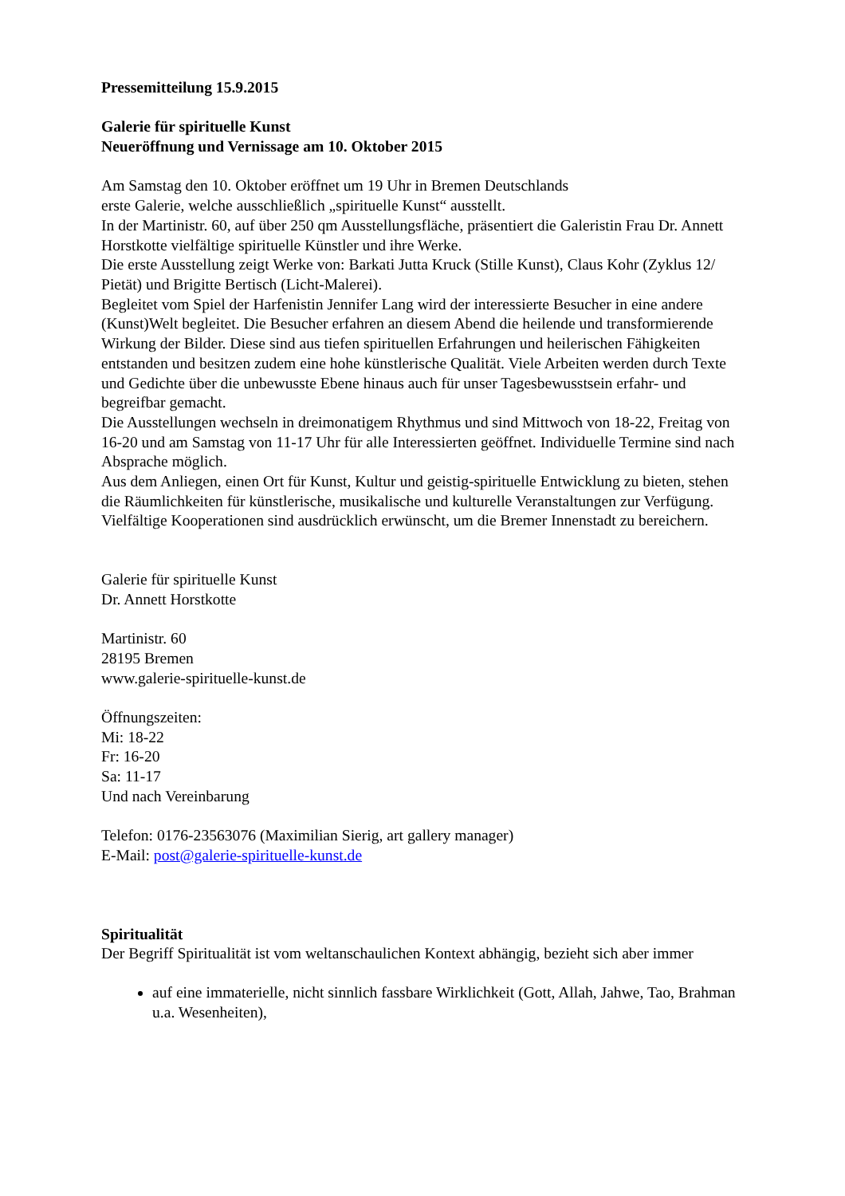Pressemitteilung 15.9.2015
Galerie für spirituelle Kunst
Neueröffnung und Vernissage am 10. Oktober 2015
Am Samstag den 10. Oktober eröffnet um 19 Uhr in Bremen Deutschlands
erste Galerie, welche ausschließlich „spirituelle Kunst“ ausstellt.
In der Martinistr. 60, auf über 250 qm Ausstellungsfläche, präsentiert die Galeristin Frau Dr. Annett Horstkotte vielfältige spirituelle Künstler und ihre Werke.
Die erste Ausstellung zeigt Werke von: Barkati Jutta Kruck (Stille Kunst), Claus Kohr (Zyklus 12/ Pietät) und Brigitte Bertisch (Licht-Malerei).
Begleitet vom Spiel der Harfenistin Jennifer Lang wird der interessierte Besucher in eine andere (Kunst)Welt begleitet. Die Besucher erfahren an diesem Abend die heilende und transformierende Wirkung der Bilder. Diese sind aus tiefen spirituellen Erfahrungen und heilerischen Fähigkeiten entstanden und besitzen zudem eine hohe künstlerische Qualität. Viele Arbeiten werden durch Texte und Gedichte über die unbewusste Ebene hinaus auch für unser Tagesbewusstsein erfahr- und begreifbar gemacht.
Die Ausstellungen wechseln in dreimonatigem Rhythmus und sind Mittwoch von 18-22, Freitag von 16-20 und am Samstag von 11-17 Uhr für alle Interessierten geöffnet. Individuelle Termine sind nach Absprache möglich.
Aus dem Anliegen, einen Ort für Kunst, Kultur und geistig-spirituelle Entwicklung zu bieten, stehen die Räumlichkeiten für künstlerische, musikalische und kulturelle Veranstaltungen zur Verfügung. Vielfältige Kooperationen sind ausdrücklich erwünscht, um die Bremer Innenstadt zu bereichern.
Galerie für spirituelle Kunst
Dr. Annett Horstkotte
Martinistr. 60
28195 Bremen
www.galerie-spirituelle-kunst.de
Öffnungszeiten:
Mi: 18-22
Fr: 16-20
Sa: 11-17
Und nach Vereinbarung
Telefon: 0176-23563076 (Maximilian Sierig, art gallery manager)
E-Mail: post@galerie-spirituelle-kunst.de
Spiritualität
Der Begriff Spiritualität ist vom weltanschaulichen Kontext abhängig, bezieht sich aber immer
auf eine immaterielle, nicht sinnlich fassbare Wirklichkeit (Gott, Allah, Jahwe, Tao, Brahman u.a. Wesenheiten),